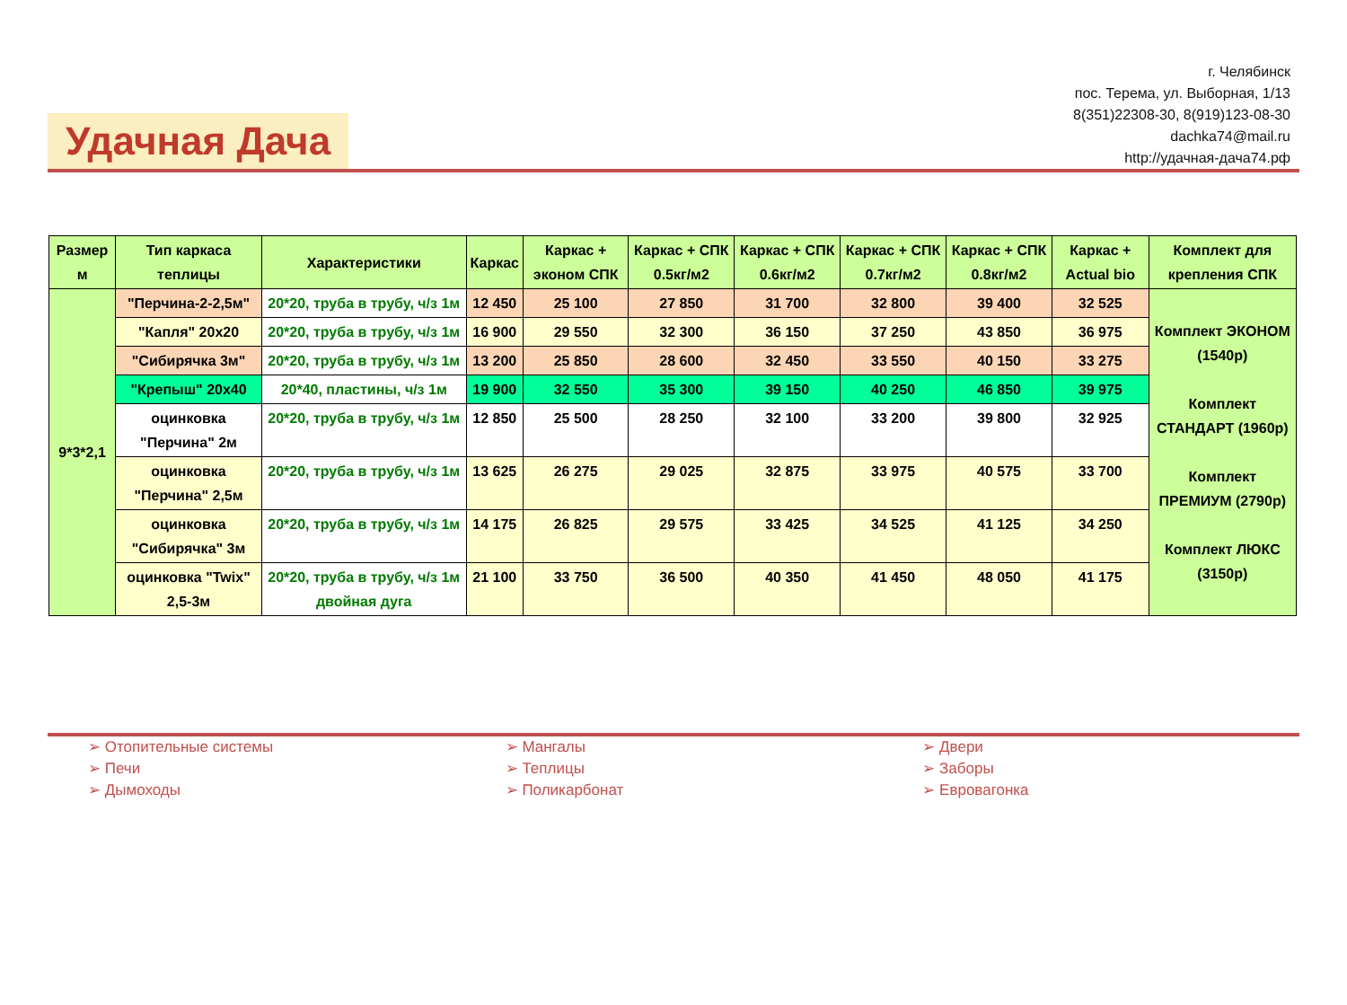Удачная Дача
г. Челябинск
пос. Терема, ул. Выборная, 1/13
8(351)22308-30, 8(919)123-08-30
dachka74@mail.ru
http://удачная-дача74.рф
| Размер м | Тип каркаса теплицы | Характеристики | Каркас | Каркас + эконом СПК | Каркас + СПК 0.5кг/м2 | Каркас + СПК 0.6кг/м2 | Каркас + СПК 0.7кг/м2 | Каркас + СПК 0.8кг/м2 | Каркас + Actual bio | Комплект для крепления СПК |
| --- | --- | --- | --- | --- | --- | --- | --- | --- | --- | --- |
| 9*3*2,1 | "Перчина-2-2,5м" | 20*20, труба в трубу, ч/з 1м | 12 450 | 25 100 | 27 850 | 31 700 | 32 800 | 39 400 | 32 525 | Комплект ЭКОНОМ (1540р) Комплект СТАНДАРТ (1960р) Комплект ПРЕМИУМ (2790р) Комплект ЛЮКС (3150р) |
| | "Капля" 20х20 | 20*20, труба в трубу, ч/з 1м | 16 900 | 29 550 | 32 300 | 36 150 | 37 250 | 43 850 | 36 975 | |
| | "Сибирячка 3м" | 20*20, труба в трубу, ч/з 1м | 13 200 | 25 850 | 28 600 | 32 450 | 33 550 | 40 150 | 33 275 | |
| | "Крепыш" 20х40 | 20*40, пластины, ч/з 1м | 19 900 | 32 550 | 35 300 | 39 150 | 40 250 | 46 850 | 39 975 | |
| | оцинковка "Перчина" 2м | 20*20, труба в трубу, ч/з 1м | 12 850 | 25 500 | 28 250 | 32 100 | 33 200 | 39 800 | 32 925 | |
| | оцинковка "Перчина" 2,5м | 20*20, труба в трубу, ч/з 1м | 13 625 | 26 275 | 29 025 | 32 875 | 33 975 | 40 575 | 33 700 | |
| | оцинковка "Сибирячка" 3м | 20*20, труба в трубу, ч/з 1м | 14 175 | 26 825 | 29 575 | 33 425 | 34 525 | 41 125 | 34 250 | |
| | оцинковка "Twix" 2,5-3м | 20*20, труба в трубу, ч/з 1м двойная дуга | 21 100 | 33 750 | 36 500 | 40 350 | 41 450 | 48 050 | 41 175 | |
➢ Отопительные системы
➢ Печи
➢ Дымоходы
➢ Мангалы
➢ Теплицы
➢ Поликарбонат
➢ Двери
➢ Заборы
➢ Евровагонка